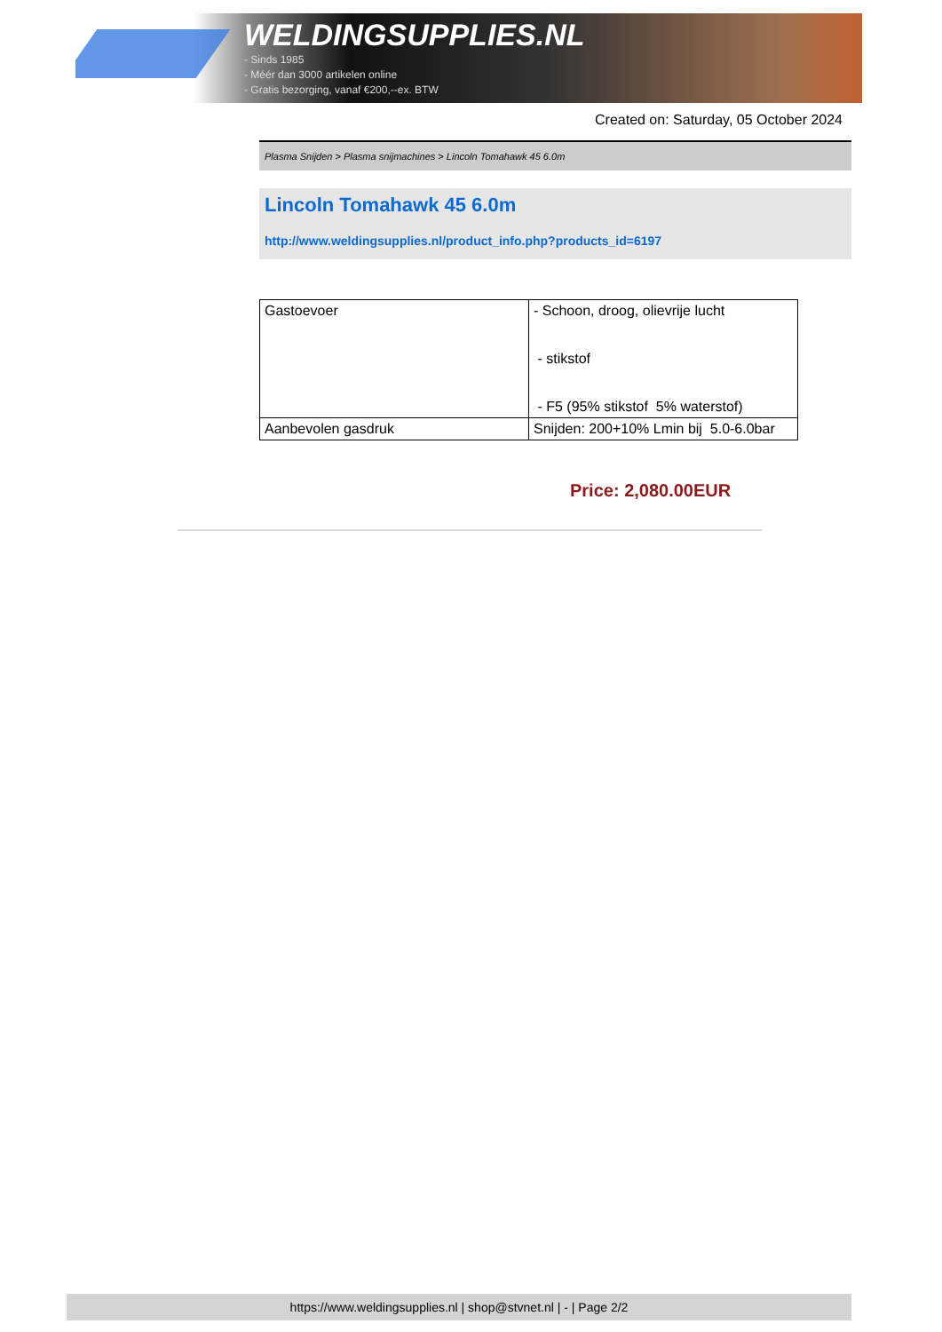WELDINGSUPPLIES.NL
- Sinds 1985
- Méér dan 3000 artikelen online
- Gratis bezorging, vanaf €200,--ex. BTW
Created on: Saturday, 05 October 2024
Plasma Snijden > Plasma snijmachines > Lincoln Tomahawk 45 6.0m
Lincoln Tomahawk 45 6.0m
http://www.weldingsupplies.nl/product_info.php?products_id=6197
| Gastoevoer | - Schoon, droog, olievrije lucht - stikstof - F5 (95% stikstof 5% waterstof) |
| Aanbevolen gasdruk | Snijden: 200+10% Lmin bij 5.0-6.0bar |
Price: 2,080.00EUR
https://www.weldingsupplies.nl | shop@stvnet.nl | - | Page 2/2